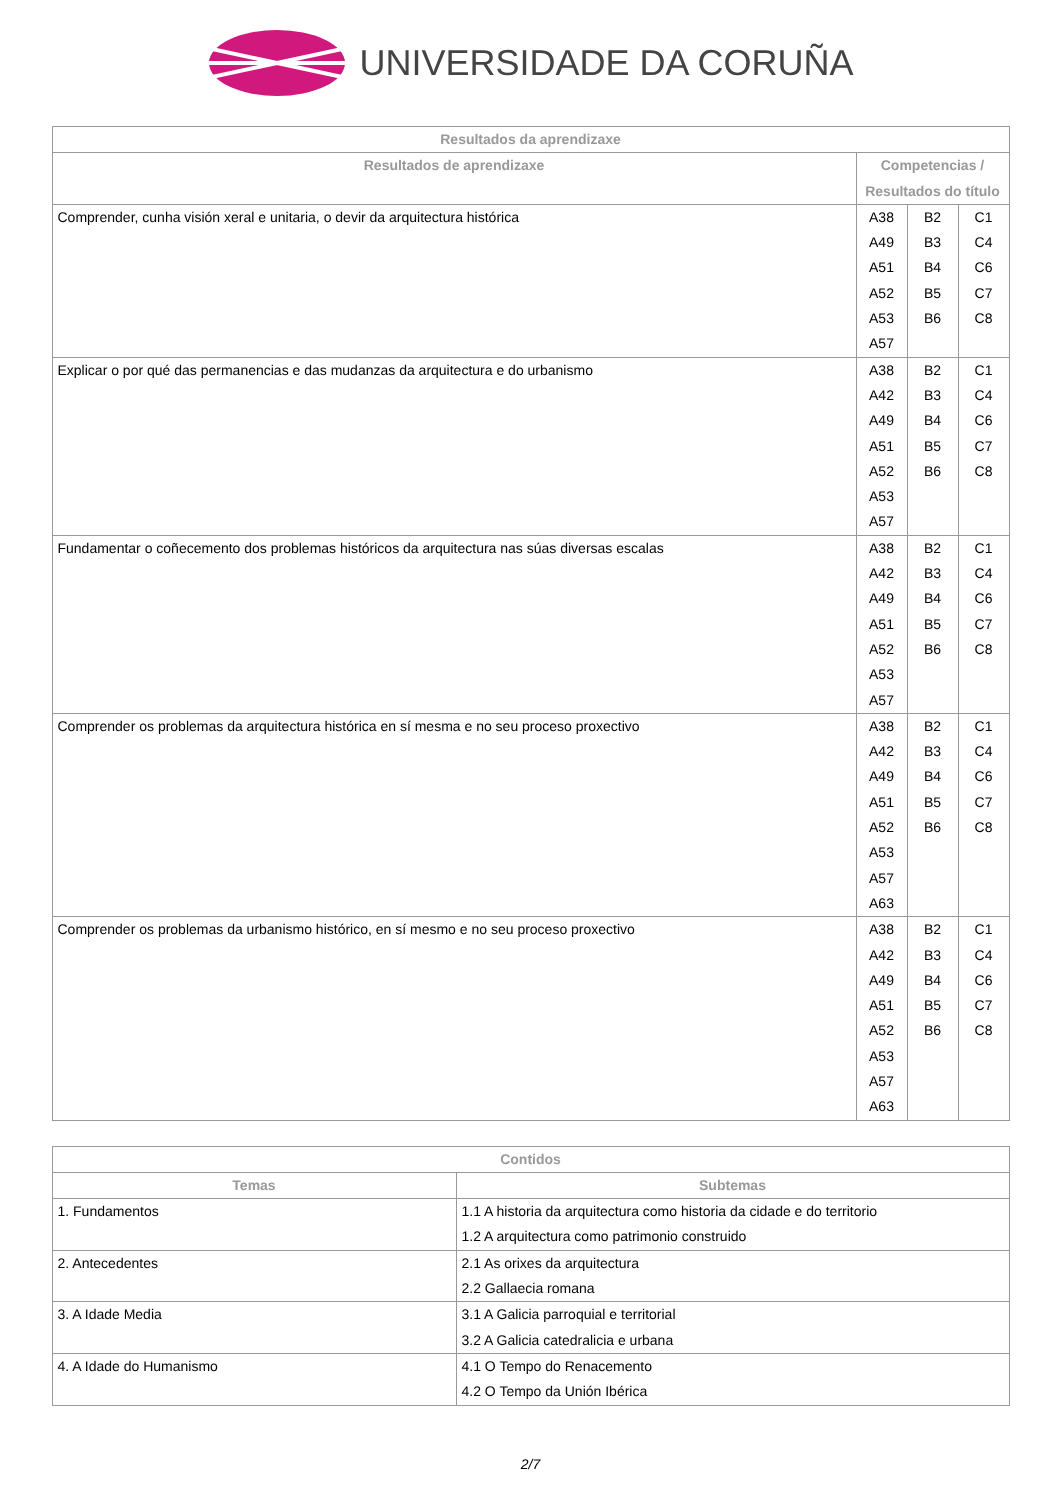UNIVERSIDADE DA CORUÑA
| Resultados da aprendizaxe | | | |
| --- | --- | --- | --- |
| Resultados de aprendizaxe | Competencias / Resultados do título | | |
| Comprender, cunha visión xeral e unitaria, o devir da arquitectura histórica | A38 A49 A51 A52 A53 A57 | B2 B3 B4 B5 B6 | C1 C4 C6 C7 C8 |
| Explicar o por qué das permanencias e das mudanzas da arquitectura e do urbanismo | A38 A42 A49 A51 A52 A53 A57 | B2 B3 B4 B5 B6 | C1 C4 C6 C7 C8 |
| Fundamentar o coñecemento dos problemas históricos da arquitectura nas súas diversas escalas | A38 A42 A49 A51 A52 A53 A57 | B2 B3 B4 B5 B6 | C1 C4 C6 C7 C8 |
| Comprender os problemas da arquitectura histórica en sí mesma e no seu proceso proxectivo | A38 A42 A49 A51 A52 A53 A57 A63 | B2 B3 B4 B5 B6 | C1 C4 C6 C7 C8 |
| Comprender os problemas da urbanismo histórico, en sí mesmo e no seu proceso proxectivo | A38 A42 A49 A51 A52 A53 A57 A63 | B2 B3 B4 B5 B6 | C1 C4 C6 C7 C8 |
| Contidos | |
| --- | --- |
| Temas | Subtemas |
| 1. Fundamentos | 1.1 A historia da arquitectura como historia da cidade e do territorio 1.2 A arquitectura como patrimonio construido |
| 2. Antecedentes | 2.1 As orixes da arquitectura 2.2 Gallaecia romana |
| 3. A Idade Media | 3.1 A Galicia parroquial e territorial 3.2 A Galicia catedralicia e urbana |
| 4. A Idade do Humanismo | 4.1 O Tempo do Renacemento 4.2 O Tempo da Unión Ibérica |
2/7